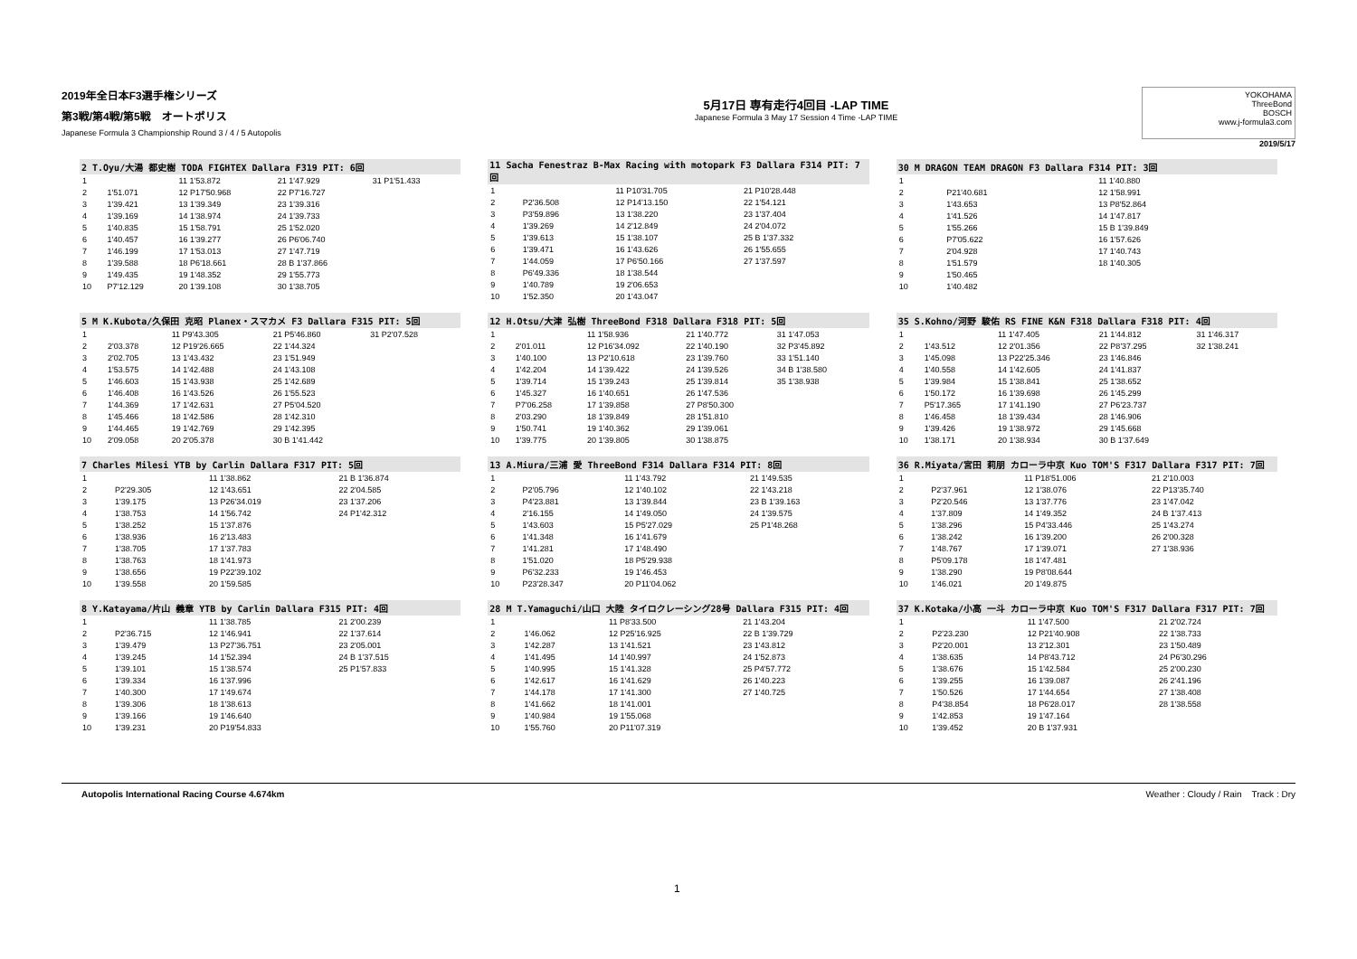2019年全日本F3選手権シリーズ
第3戦/第4戦/第5戦　オートポリス
Japanese Formula 3 Championship Round 3 / 4 / 5 Autopolis
5月17日 専有走行4回目 -LAP TIME
Japanese Formula 3 May 17 Session 4 Time -LAP TIME
YOKOHAMA
ThreeBond
BOSCH
www.j-formula3.com
2019/5/17
2 T.Oyu/大湯 都史樹 TODA FIGHTEX Dallara F319 PIT: 6回
| 1 | | 11 1'53.872 | 21 1'47.929 | 31 P1'51.433 |
| 2 | 1'51.071 | 12 P17'50.968 | 22 P7'16.727 | |
| 3 | 1'39.421 | 13 1'39.349 | 23 1'39.316 | |
| 4 | 1'39.169 | 14 1'38.974 | 24 1'39.733 | |
| 5 | 1'40.835 | 15 1'58.791 | 25 1'52.020 | |
| 6 | 1'40.457 | 16 1'39.277 | 26 P6'06.740 | |
| 7 | 1'46.199 | 17 1'53.013 | 27 1'47.719 | |
| 8 | 1'39.588 | 18 P6'18.661 | 28 B 1'37.866 | |
| 9 | 1'49.435 | 19 1'48.352 | 29 1'55.773 | |
| 10 | P7'12.129 | 20 1'39.108 | 30 1'38.705 | |
11 Sacha Fenestraz B-Max Racing with motopark F3 Dallara F314 PIT: 7回
| 1 | | 11 P10'31.705 | 21 P10'28.448 |
| 2 | P2'36.508 | 12 P14'13.150 | 22 1'54.121 |
| 3 | P3'59.896 | 13 1'38.220 | 23 1'37.404 |
| 4 | 1'39.269 | 14 2'12.849 | 24 2'04.072 |
| 5 | 1'39.613 | 15 1'38.107 | 25 B 1'37.332 |
| 6 | 1'39.471 | 16 1'43.626 | 26 1'55.655 |
| 7 | 1'44.059 | 17 P6'50.166 | 27 1'37.597 |
| 8 | P6'49.336 | 18 1'38.544 | |
| 9 | 1'40.789 | 19 2'06.653 | |
| 10 | 1'52.350 | 20 1'43.047 | |
30 M DRAGON TEAM DRAGON F3 Dallara F314 PIT: 3回
| 1 | | 11 1'40.880 |
| 2 | P21'40.681 | 12 1'58.991 |
| 3 | 1'43.653 | 13 P8'52.864 |
| 4 | 1'41.526 | 14 1'47.817 |
| 5 | 1'55.266 | 15 B 1'39.849 |
| 6 | P7'05.622 | 16 1'57.626 |
| 7 | 2'04.928 | 17 1'40.743 |
| 8 | 1'51.579 | 18 1'40.305 |
| 9 | 1'50.465 | |
| 10 | 1'40.482 | |
5 M K.Kubota/久保田 克昭 Planex・スマカメ F3 Dallara F315 PIT: 5回
| 1 | | 11 P9'43.305 | 21 P5'46.860 | 31 P2'07.528 |
| 2 | 2'03.378 | 12 P19'26.665 | 22 1'44.324 | |
| 3 | 2'02.705 | 13 1'43.432 | 23 1'51.949 | |
| 4 | 1'53.575 | 14 1'42.488 | 24 1'43.108 | |
| 5 | 1'46.603 | 15 1'43.938 | 25 1'42.689 | |
| 6 | 1'46.408 | 16 1'43.526 | 26 1'55.523 | |
| 7 | 1'44.369 | 17 1'42.631 | 27 P5'04.520 | |
| 8 | 1'45.466 | 18 1'42.586 | 28 1'42.310 | |
| 9 | 1'44.465 | 19 1'42.769 | 29 1'42.395 | |
| 10 | 2'09.058 | 20 2'05.378 | 30 B 1'41.442 | |
12 H.Otsu/大津 弘樹 ThreeBond F318 Dallara F318 PIT: 5回
| 1 | | 11 1'58.936 | 21 1'40.772 | 31 1'47.053 |
| 2 | 2'01.011 | 12 P16'34.092 | 22 1'40.190 | 32 P3'45.892 |
| 3 | 1'40.100 | 13 P2'10.618 | 23 1'39.760 | 33 1'51.140 |
| 4 | 1'42.204 | 14 1'39.422 | 24 1'39.526 | 34 B 1'38.580 |
| 5 | 1'39.714 | 15 1'39.243 | 25 1'39.814 | 35 1'38.938 |
| 6 | 1'45.327 | 16 1'40.651 | 26 1'47.536 | |
| 7 | P7'06.258 | 17 1'39.858 | 27 P8'50.300 | |
| 8 | 2'03.290 | 18 1'39.849 | 28 1'51.810 | |
| 9 | 1'50.741 | 19 1'40.362 | 29 1'39.061 | |
| 10 | 1'39.775 | 20 1'39.805 | 30 1'38.875 | |
35 S.Kohno/河野 駿佑 RS FINE K&N F318 Dallara F318 PIT: 4回
| 1 | | 11 1'47.405 | 21 1'44.812 | 31 1'46.317 |
| 2 | 1'43.512 | 12 2'01.356 | 22 P8'37.295 | 32 1'38.241 |
| 3 | 1'45.098 | 13 P22'25.346 | 23 1'46.846 | |
| 4 | 1'40.558 | 14 1'42.605 | 24 1'41.837 | |
| 5 | 1'39.984 | 15 1'38.841 | 25 1'38.652 | |
| 6 | 1'50.172 | 16 1'39.698 | 26 1'45.299 | |
| 7 | P5'17.365 | 17 1'41.190 | 27 P6'23.737 | |
| 8 | 1'46.458 | 18 1'39.434 | 28 1'46.906 | |
| 9 | 1'39.426 | 19 1'38.972 | 29 1'45.668 | |
| 10 | 1'38.171 | 20 1'38.934 | 30 B 1'37.649 | |
7 Charles Milesi YTB by Carlin Dallara F317 PIT: 5回
| 1 | | 11 1'38.862 | 21 B 1'36.874 |
| 2 | P2'29.305 | 12 1'43.651 | 22 2'04.585 |
| 3 | 1'39.175 | 13 P26'34.019 | 23 1'37.206 |
| 4 | 1'38.753 | 14 1'56.742 | 24 P1'42.312 |
| 5 | 1'38.252 | 15 1'37.876 | |
| 6 | 1'38.936 | 16 2'13.483 | |
| 7 | 1'38.705 | 17 1'37.783 | |
| 8 | 1'38.763 | 18 1'41.973 | |
| 9 | 1'38.656 | 19 P22'39.102 | |
| 10 | 1'39.558 | 20 1'59.585 | |
13 A.Miura/三浦 愛 ThreeBond F314 Dallara F314 PIT: 8回
| 1 | | 11 1'43.792 | 21 1'49.535 |
| 2 | P2'05.796 | 12 1'40.102 | 22 1'43.218 |
| 3 | P4'23.881 | 13 1'39.844 | 23 B 1'39.163 |
| 4 | 2'16.155 | 14 1'49.050 | 24 1'39.575 |
| 5 | 1'43.603 | 15 P5'27.029 | 25 P1'48.268 |
| 6 | 1'41.348 | 16 1'41.679 | |
| 7 | 1'41.281 | 17 1'48.490 | |
| 8 | 1'51.020 | 18 P5'29.938 | |
| 9 | P6'32.233 | 19 1'46.453 | |
| 10 | P23'28.347 | 20 P11'04.062 | |
36 R.Miyata/宮田 莉朋 カローラ中京 Kuo TOM'S F317 Dallara F317 PIT: 7回
| 1 | | 11 P18'51.006 | 21 2'10.003 |
| 2 | P2'37.961 | 12 1'38.076 | 22 P13'35.740 |
| 3 | P2'20.546 | 13 1'37.776 | 23 1'47.042 |
| 4 | 1'37.809 | 14 1'49.352 | 24 B 1'37.413 |
| 5 | 1'38.296 | 15 P4'33.446 | 25 1'43.274 |
| 6 | 1'38.242 | 16 1'39.200 | 26 2'00.328 |
| 7 | 1'48.767 | 17 1'39.071 | 27 1'38.936 |
| 8 | P5'09.178 | 18 1'47.481 | |
| 9 | 1'38.290 | 19 P8'08.644 | |
| 10 | 1'46.021 | 20 1'49.875 | |
8 Y.Katayama/片山 義章 YTB by Carlin Dallara F315 PIT: 4回
| 1 | | 11 1'38.785 | 21 2'00.239 |
| 2 | P2'36.715 | 12 1'46.941 | 22 1'37.614 |
| 3 | 1'39.479 | 13 P27'36.751 | 23 2'05.001 |
| 4 | 1'39.245 | 14 1'52.394 | 24 B 1'37.515 |
| 5 | 1'39.101 | 15 1'38.574 | 25 P1'57.833 |
| 6 | 1'39.334 | 16 1'37.996 | |
| 7 | 1'40.300 | 17 1'49.674 | |
| 8 | 1'39.306 | 18 1'38.613 | |
| 9 | 1'39.166 | 19 1'46.640 | |
| 10 | 1'39.231 | 20 P19'54.833 | |
28 M T.Yamaguchi/山口 大陸 タイロクレーシング28号 Dallara F315 PIT: 4回
| 1 | | 11 P8'33.500 | 21 1'43.204 |
| 2 | 1'46.062 | 12 P25'16.925 | 22 B 1'39.729 |
| 3 | 1'42.287 | 13 1'41.521 | 23 1'43.812 |
| 4 | 1'41.495 | 14 1'40.997 | 24 1'52.873 |
| 5 | 1'40.995 | 15 1'41.328 | 25 P4'57.772 |
| 6 | 1'42.617 | 16 1'41.629 | 26 1'40.223 |
| 7 | 1'44.178 | 17 1'41.300 | 27 1'40.725 |
| 8 | 1'41.662 | 18 1'41.001 | |
| 9 | 1'40.984 | 19 1'55.068 | |
| 10 | 1'55.760 | 20 P11'07.319 | |
37 K.Kotaka/小高 一斗 カローラ中京 Kuo TOM'S F317 Dallara F317 PIT: 7回
| 1 | | 11 1'47.500 | 21 2'02.724 |
| 2 | P2'23.230 | 12 P21'40.908 | 22 1'38.733 |
| 3 | P2'20.001 | 13 2'12.301 | 23 1'50.489 |
| 4 | 1'38.635 | 14 P8'43.712 | 24 P6'30.296 |
| 5 | 1'38.676 | 15 1'42.584 | 25 2'00.230 |
| 6 | 1'39.255 | 16 1'39.087 | 26 2'41.196 |
| 7 | 1'50.526 | 17 1'44.654 | 27 1'38.408 |
| 8 | P4'38.854 | 18 P6'28.017 | 28 1'38.558 |
| 9 | 1'42.853 | 19 1'47.164 | |
| 10 | 1'39.452 | 20 B 1'37.931 | |
Autopolis International Racing Course 4.674km Weather : Cloudy / Rain Track : Dry
1